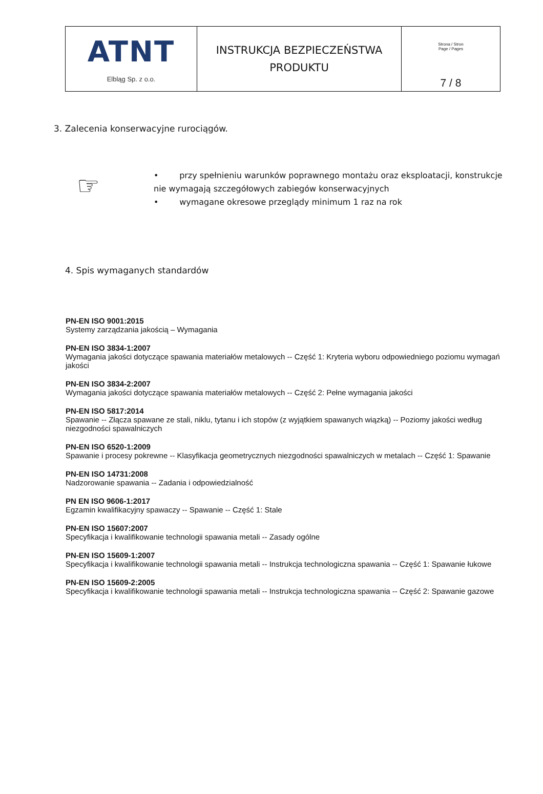| ATNT Elbląg Sp. z o.o. | INSTRUKCJA BEZPIECZEŃSTWA PRODUKTU | Strona / Stron Page / Pages 7 / 8 |
3. Zalecenia konserwacyjne rurociągów.
☞
• przy spełnieniu warunków poprawnego montażu oraz eksploatacji, konstrukcje nie wymagają szczegółowych zabiegów konserwacyjnych
• wymagane okresowe przeglądy minimum 1 raz na rok
4. Spis wymaganych standardów
PN-EN ISO 9001:2015
Systemy zarządzania jakością – Wymagania
PN-EN ISO 3834-1:2007
Wymagania jakości dotyczące spawania materiałów metalowych -- Część 1: Kryteria wyboru odpowiedniego poziomu wymagań jakości
PN-EN ISO 3834-2:2007
Wymagania jakości dotyczące spawania materiałów metalowych -- Część 2: Pełne wymagania jakości
PN-EN ISO 5817:2014
Spawanie -- Złącza spawane ze stali, niklu, tytanu i ich stopów (z wyjątkiem spawanych wiązką) -- Poziomy jakości według niezgodności spawalniczych
PN-EN ISO 6520-1:2009
Spawanie i procesy pokrewne -- Klasyfikacja geometrycznych niezgodności spawalniczych w metalach -- Część 1: Spawanie
PN-EN ISO 14731:2008
Nadzorowanie spawania -- Zadania i odpowiedzialność
PN EN ISO 9606-1:2017
Egzamin kwalifikacyjny spawaczy -- Spawanie -- Część 1: Stale
PN-EN ISO 15607:2007
Specyfikacja i kwalifikowanie technologii spawania metali -- Zasady ogólne
PN-EN ISO 15609-1:2007
Specyfikacja i kwalifikowanie technologii spawania metali -- Instrukcja technologiczna spawania -- Część 1: Spawanie łukowe
PN-EN ISO 15609-2:2005
Specyfikacja i kwalifikowanie technologii spawania metali -- Instrukcja technologiczna spawania -- Część 2: Spawanie gazowe